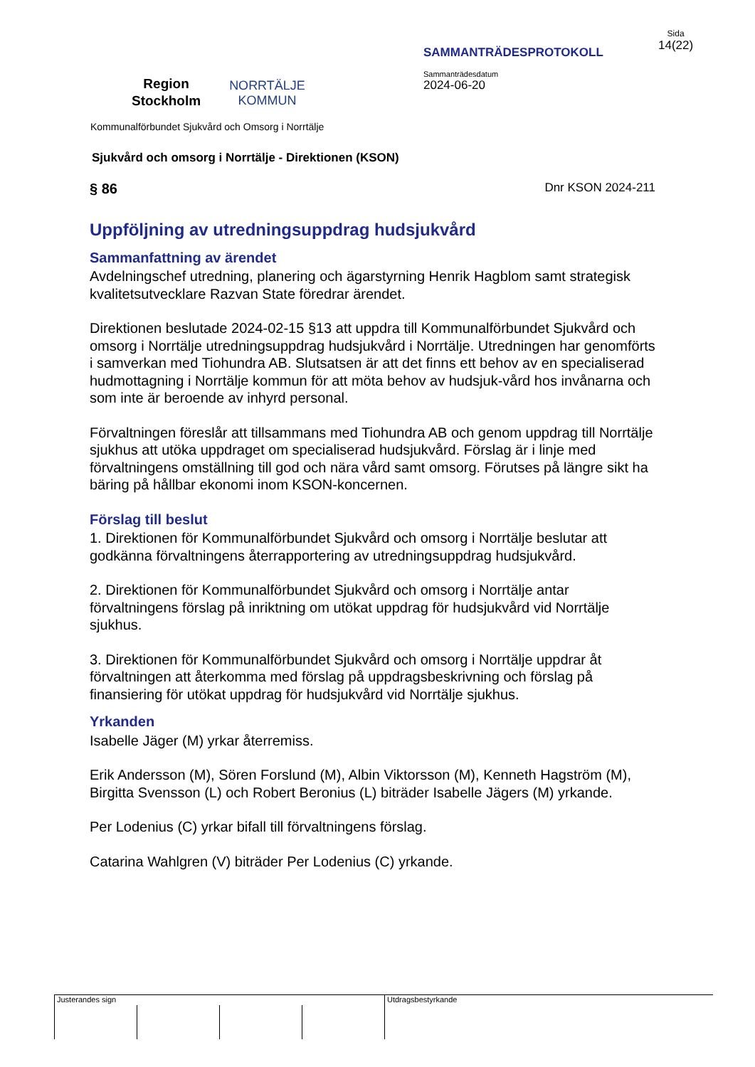Region
Stockholm
NORRTÄLJE
KOMMUN
SAMMANTRÄDESPROTOKOLL
Sammanträdesdatum
2024-06-20
Sida
14(22)
Kommunalförbundet Sjukvård och Omsorg i Norrtälje
Sjukvård och omsorg i Norrtälje - Direktionen (KSON)
§ 86 Dnr KSON 2024-211
Uppföljning av utredningsuppdrag hudsjukvård
Sammanfattning av ärendet
Avdelningschef utredning, planering och ägarstyrning Henrik Hagblom samt strategisk kvalitetsutvecklare Razvan State föredrar ärendet.
Direktionen beslutade 2024-02-15 §13 att uppdra till Kommunalförbundet Sjukvård och omsorg i Norrtälje utredningsuppdrag hudsjukvård i Norrtälje. Utredningen har genomförts i samverkan med Tiohundra AB. Slutsatsen är att det finns ett behov av en specialiserad hudmottagning i Norrtälje kommun för att möta behov av hudsjuk-vård hos invånarna och som inte är beroende av inhyrd personal.
Förvaltningen föreslår att tillsammans med Tiohundra AB och genom uppdrag till Norrtälje sjukhus att utöka uppdraget om specialiserad hudsjukvård. Förslag är i linje med förvaltningens omställning till god och nära vård samt omsorg. Förutses på längre sikt ha bäring på hållbar ekonomi inom KSON-koncernen.
Förslag till beslut
1. Direktionen för Kommunalförbundet Sjukvård och omsorg i Norrtälje beslutar att godkänna förvaltningens återrapportering av utredningsuppdrag hudsjukvård.
2. Direktionen för Kommunalförbundet Sjukvård och omsorg i Norrtälje antar förvaltningens förslag på inriktning om utökat uppdrag för hudsjukvård vid Norrtälje sjukhus.
3. Direktionen för Kommunalförbundet Sjukvård och omsorg i Norrtälje uppdrar åt förvaltningen att återkomma med förslag på uppdragsbeskrivning och förslag på finansiering för utökat uppdrag för hudsjukvård vid Norrtälje sjukhus.
Yrkanden
Isabelle Jäger (M) yrkar återremiss.
Erik Andersson (M), Sören Forslund (M), Albin Viktorsson (M), Kenneth Hagström (M), Birgitta Svensson (L) och Robert Beronius (L) biträder Isabelle Jägers (M) yrkande.
Per Lodenius (C) yrkar bifall till förvaltningens förslag.
Catarina Wahlgren (V) biträder Per Lodenius (C) yrkande.
Justerandes sign Utdragsbestyrkande